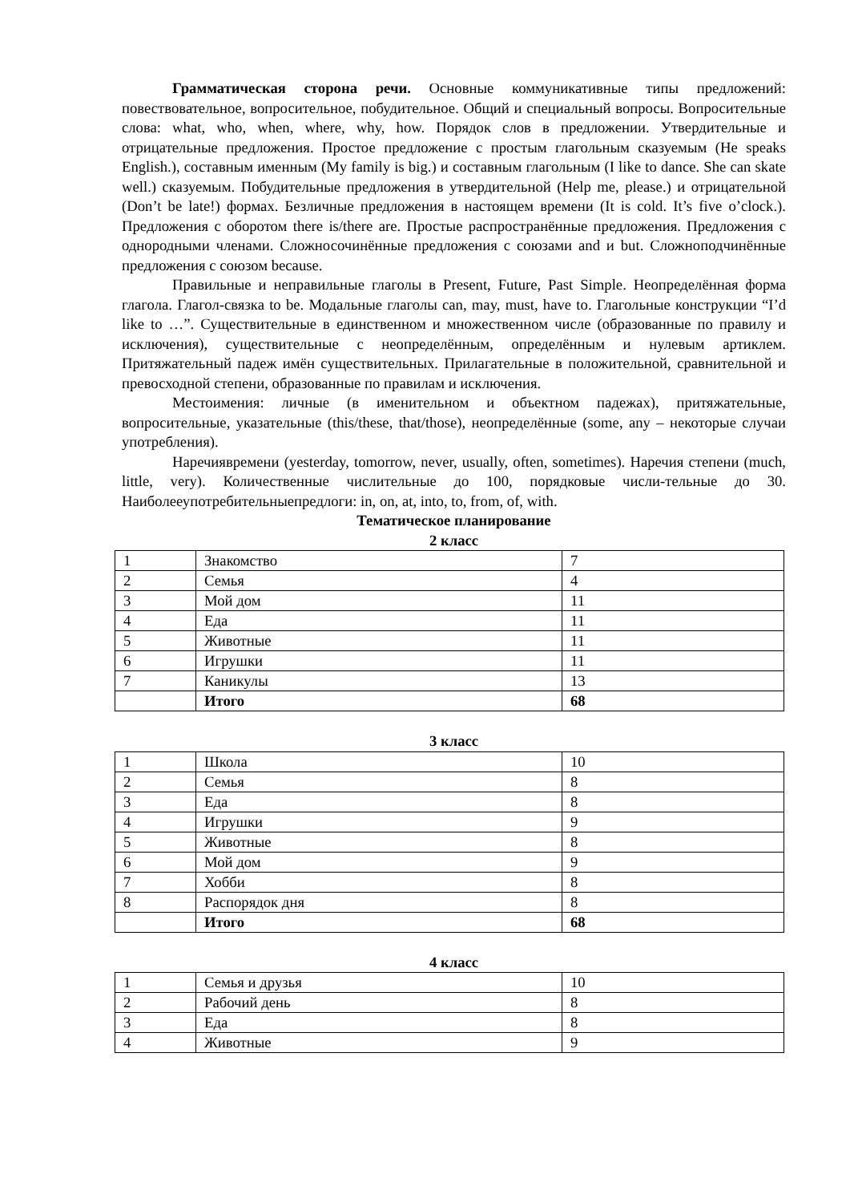Грамматическая сторона речи. Основные коммуникативные типы предложений: повествовательное, вопросительное, побудительное. Общий и специальный вопросы. Вопросительные слова: what, who, when, where, why, how. Порядок слов в предложении. Утвердительные и отрицательные предложения. Простое предложение с простым глагольным сказуемым (He speaks English.), составным именным (My family is big.) и составным глагольным (I like to dance. She can skate well.) сказуемым. Побудительные предложения в утвердительной (Help me, please.) и отрицательной (Don’t be late!) формах. Безличные предложения в настоящем времени (It is cold. It’s five o’clock.). Предложения с оборотом there is/there are. Простые распространённые предложения. Предложения с однородными членами. Сложносочинённые предложения с союзами and и but. Сложноподчинённые предложения с союзом because.
Правильные и неправильные глаголы в Present, Future, Past Simple. Неопределённая форма глагола. Глагол-связка to be. Модальные глаголы can, may, must, have to. Глагольные конструкции “I’d like to …”. Существительные в единственном и множественном числе (образованные по правилу и исключения), существительные с неопределённым, определённым и нулевым артиклем. Притяжательный падеж имён существительных. Прилагательные в положительной, сравнительной и превосходной степени, образованные по правилам и исключения.
Местоимения: личные (в именительном и объектном падежах), притяжательные, вопросительные, указательные (this/these, that/those), неопределённые (some, any – некоторые случаи употребления).
Наречиявремени (yesterday, tomorrow, never, usually, often, sometimes). Наречия степени (much, little, very). Количественные числительные до 100, порядковые числи-тельные до 30. Наиболееупотребительныепредлоги: in, on, at, into, to, from, of, with.
Тематическое планирование
2 класс
| 1 | Знакомство | 7 |
| 2 | Семья | 4 |
| 3 | Мой дом | 11 |
| 4 | Еда | 11 |
| 5 | Животные | 11 |
| 6 | Игрушки | 11 |
| 7 | Каникулы | 13 |
| | Итого | 68 |
3 класс
| 1 | Школа | 10 |
| 2 | Семья | 8 |
| 3 | Еда | 8 |
| 4 | Игрушки | 9 |
| 5 | Животные | 8 |
| 6 | Мой дом | 9 |
| 7 | Хобби | 8 |
| 8 | Распорядок дня | 8 |
| | Итого | 68 |
4 класс
| 1 | Семья и друзья | 10 |
| 2 | Рабочий день | 8 |
| 3 | Еда | 8 |
| 4 | Животные | 9 |